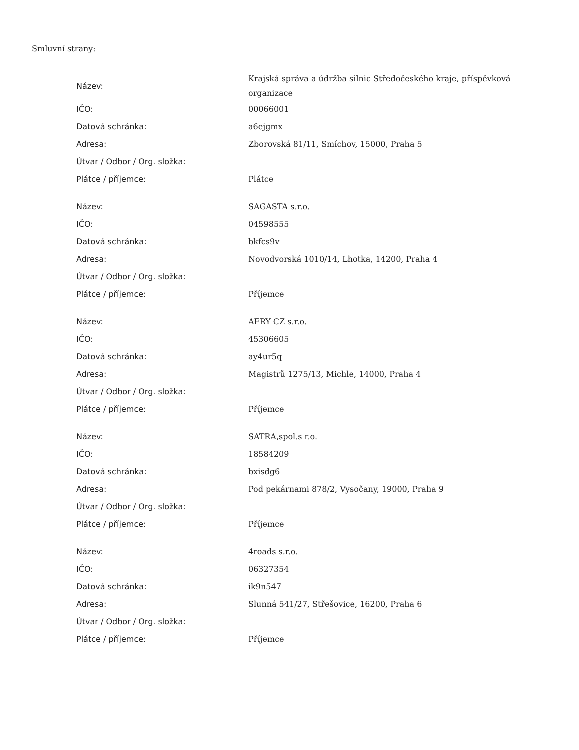Smluvní strany:
| Název: | Krajská správa a údržba silnic Středočeského kraje, příspěvková organizace |
| IČO: | 00066001 |
| Datová schránka: | a6ejgmx |
| Adresa: | Zborovská 81/11, Smíchov, 15000, Praha 5 |
| Útvar / Odbor / Org. složka: | |
| Plátce / příjemce: | Plátce |
| Název: | SAGASTA s.r.o. |
| IČO: | 04598555 |
| Datová schránka: | bkfcs9v |
| Adresa: | Novodvorská 1010/14, Lhotka, 14200, Praha 4 |
| Útvar / Odbor / Org. složka: | |
| Plátce / příjemce: | Příjemce |
| Název: | AFRY CZ s.r.o. |
| IČO: | 45306605 |
| Datová schránka: | ay4ur5q |
| Adresa: | Magistrů 1275/13, Michle, 14000, Praha 4 |
| Útvar / Odbor / Org. složka: | |
| Plátce / příjemce: | Příjemce |
| Název: | SATRA,spol.s r.o. |
| IČO: | 18584209 |
| Datová schránka: | bxisdg6 |
| Adresa: | Pod pekárnami 878/2, Vysočany, 19000, Praha 9 |
| Útvar / Odbor / Org. složka: | |
| Plátce / příjemce: | Příjemce |
| Název: | 4roads s.r.o. |
| IČO: | 06327354 |
| Datová schránka: | ik9n547 |
| Adresa: | Slunná 541/27, Střešovice, 16200, Praha 6 |
| Útvar / Odbor / Org. složka: | |
| Plátce / příjemce: | Příjemce |